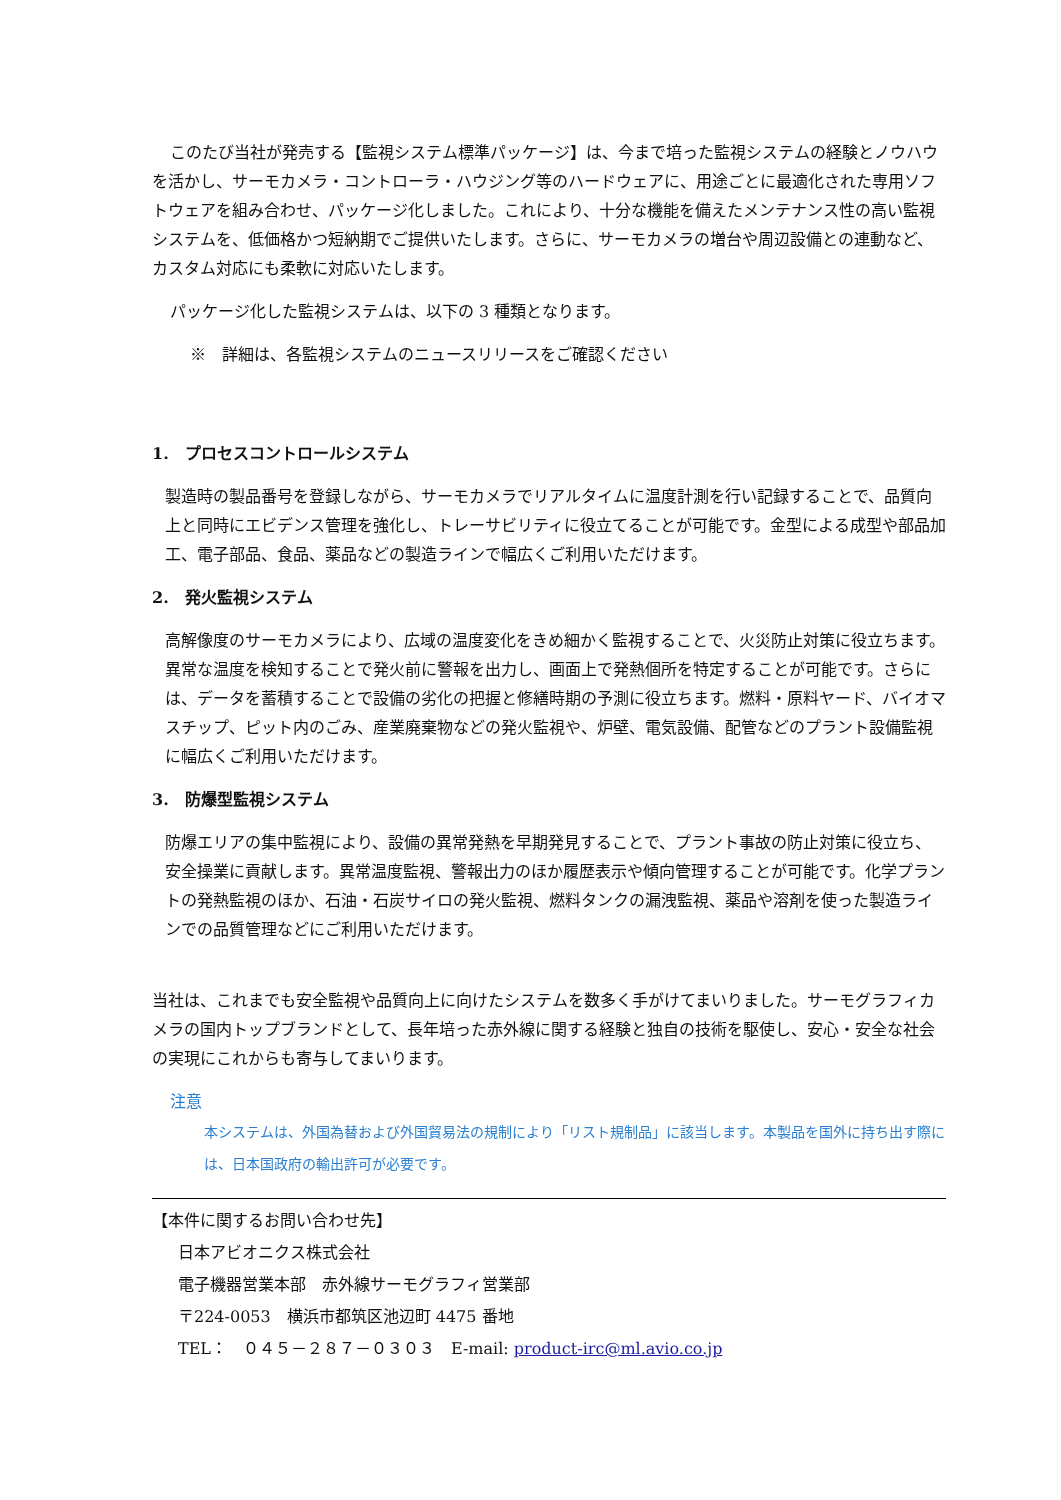このたび当社が発売する【監視システム標準パッケージ】は、今まで培った監視システムの経験とノウハウを活かし、サーモカメラ・コントローラ・ハウジング等のハードウェアに、用途ごとに最適化された専用ソフトウェアを組み合わせ、パッケージ化しました。これにより、十分な機能を備えたメンテナンス性の高い監視システムを、低価格かつ短納期でご提供いたします。さらに、サーモカメラの増台や周辺設備との連動など、カスタム対応にも柔軟に対応いたします。
パッケージ化した監視システムは、以下の 3 種類となります。
※　詳細は、各監視システムのニュースリリースをご確認ください
1.　プロセスコントロールシステム
製造時の製品番号を登録しながら、サーモカメラでリアルタイムに温度計測を行い記録することで、品質向上と同時にエビデンス管理を強化し、トレーサビリティに役立てることが可能です。金型による成型や部品加工、電子部品、食品、薬品などの製造ラインで幅広くご利用いただけます。
2.　発火監視システム
高解像度のサーモカメラにより、広域の温度変化をきめ細かく監視することで、火災防止対策に役立ちます。異常な温度を検知することで発火前に警報を出力し、画面上で発熱個所を特定することが可能です。さらには、データを蓄積することで設備の劣化の把握と修繕時期の予測に役立ちます。燃料・原料ヤード、バイオマスチップ、ピット内のごみ、産業廃棄物などの発火監視や、炉壁、電気設備、配管などのプラント設備監視に幅広くご利用いただけます。
3.　防爆型監視システム
防爆エリアの集中監視により、設備の異常発熱を早期発見することで、プラント事故の防止対策に役立ち、安全操業に貢献します。異常温度監視、警報出力のほか履歴表示や傾向管理することが可能です。化学プラントの発熱監視のほか、石油・石炭サイロの発火監視、燃料タンクの漏洩監視、薬品や溶剤を使った製造ラインでの品質管理などにご利用いただけます。
当社は、これまでも安全監視や品質向上に向けたシステムを数多く手がけてまいりました。サーモグラフィカメラの国内トップブランドとして、長年培った赤外線に関する経験と独自の技術を駆使し、安心・安全な社会の実現にこれからも寄与してまいります。
注意
本システムは、外国為替および外国貿易法の規制により「リスト規制品」に該当します。本製品を国外に持ち出す際には、日本国政府の輸出許可が必要です。
【本件に関するお問い合わせ先】
日本アビオニクス株式会社
電子機器営業本部　赤外線サーモグラフィ営業部
〒224-0053　横浜市都筑区池辺町 4475 番地
TEL：　０４５－２８７－０３０３　E-mail: product-irc@ml.avio.co.jp